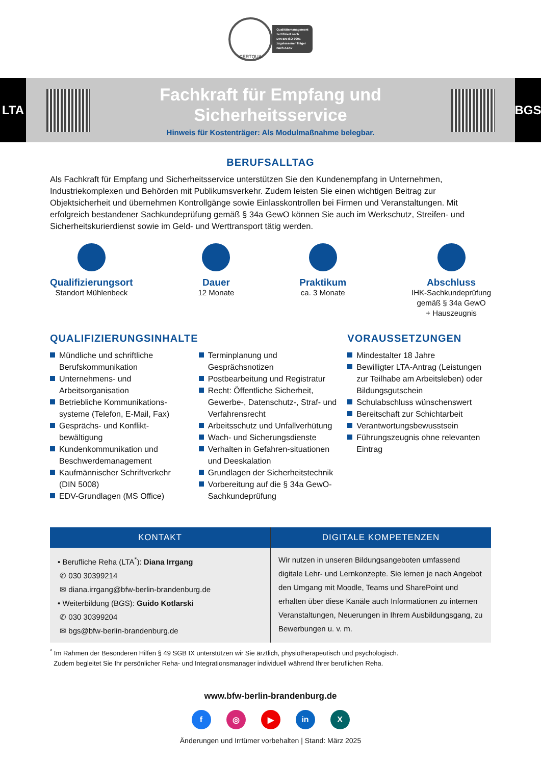CERTQUA
Qualitätsmanagement
zertifiziert nach
DIN EN ISO 9001
zugelassener Träger
nach AZAV
LTA
Fachkraft für Empfang und
Sicherheitsservice
Hinweis für Kostenträger: Als Modulmaßnahme belegbar.
BGS
BERUFSALLTAG
Als Fachkraft für Empfang und Sicherheitsservice unterstützen Sie den Kundenempfang in Unternehmen, Industriekomplexen und Behörden mit Publikumsverkehr. Zudem leisten Sie einen wichtigen Beitrag zur Objektsicherheit und übernehmen Kontrollgänge sowie Einlasskontrollen bei Firmen und Veranstaltungen. Mit erfolgreich bestandener Sachkundeprüfung gemäß § 34a GewO können Sie auch im Werkschutz, Streifen- und Sicherheitskurierdienst sowie im Geld- und Werttransport tätig werden.
Qualifizierungsort
Standort Mühlenbeck
Dauer
12 Monate
Praktikum
ca. 3 Monate
Abschluss
IHK-Sachkundeprüfung
gemäß § 34a GewO
+ Hauszeugnis
QUALIFIZIERUNGSINHALTE
Mündliche und schriftliche Berufskommunikation
Unternehmens- und Arbeitsorganisation
Betriebliche Kommunikations-systeme (Telefon, E-Mail, Fax)
Gesprächs- und Konflikt-bewältigung
Kundenkommunikation und Beschwerdemanagement
Kaufmännischer Schriftverkehr (DIN 5008)
EDV-Grundlagen (MS Office)
Terminplanung und Gesprächsnotizen
Postbearbeitung und Registratur
Recht: Öffentliche Sicherheit, Gewerbe-, Datenschutz-, Straf- und Verfahrensrecht
Arbeitsschutz und Unfallverhütung
Wach- und Sicherungsdienste
Verhalten in Gefahren-situationen und Deeskalation
Grundlagen der Sicherheitstechnik
Vorbereitung auf die § 34a GewO-Sachkundeprüfung
VORAUSSETZUNGEN
Mindestalter 18 Jahre
Bewilligter LTA-Antrag (Leistungen zur Teilhabe am Arbeitsleben) oder Bildungsgutschein
Schulabschluss wünschenswert
Bereitschaft zur Schichtarbeit
Verantwortungsbewusstsein
Führungszeugnis ohne relevanten Eintrag
| KONTAKT | DIGITALE KOMPETENZEN |
| --- | --- |
| • Berufliche Reha (LTA<sup>*</sup>): Diana Irrgang ✆ 030 30399214 ✉ diana.irrgang@bfw-berlin-brandenburg.de • Weiterbildung (BGS): Guido Kotlarski ✆ 030 30399204 ✉ bgs@bfw-berlin-brandenburg.de | Wir nutzen in unseren Bildungsangeboten umfassend digitale Lehr- und Lernkonzepte. Sie lernen je nach Angebot den Umgang mit Moodle, Teams und SharePoint und erhalten über diese Kanäle auch Informationen zu internen Veranstaltungen, Neuerungen in Ihrem Ausbildungsgang, zu Bewerbungen u. v. m. |
<sup>*</sup> Im Rahmen der Besonderen Hilfen § 49 SGB IX unterstützen wir Sie ärztlich, physiotherapeutisch und psychologisch.
Zudem begleitet Sie Ihr persönlicher Reha- und Integrationsmanager individuell während Ihrer beruflichen Reha.
www.bfw-berlin-brandenburg.de
f ◎ ▶ in X
Änderungen und Irrtümer vorbehalten | Stand: März 2025